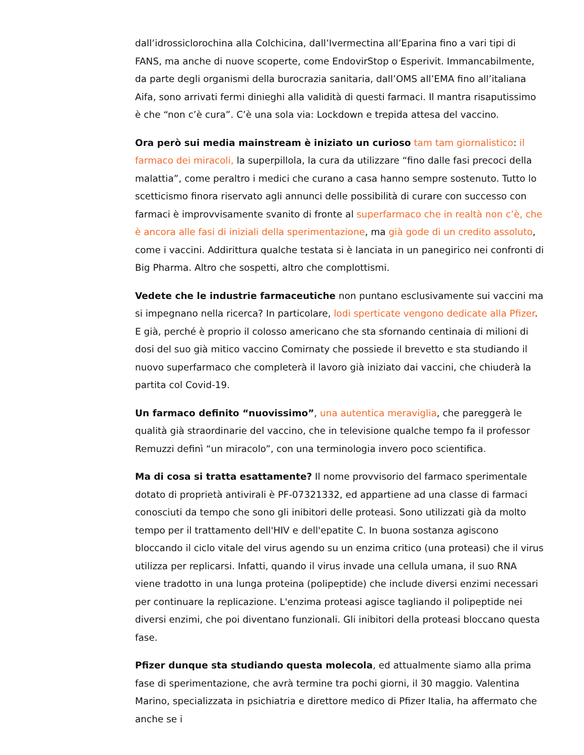dall’idrossiclorochina alla Colchicina, dall’Ivermectina all’Eparina fino a vari tipi di FANS, ma anche di nuove scoperte, come EndovirStop o Esperivit. Immancabilmente, da parte degli organismi della burocrazia sanitaria, dall’OMS all’EMA fino all’italiana Aifa, sono arrivati fermi dinieghi alla validità di questi farmaci. Il mantra risaputissimo è che “non c’è cura”. C’è una sola via: Lockdown e trepida attesa del vaccino.
Ora però sui media mainstream è iniziato un curioso tam tam giornalistico: il farmaco dei miracoli, la superpillola, la cura da utilizzare “fino dalle fasi precoci della malattia”, come peraltro i medici che curano a casa hanno sempre sostenuto. Tutto lo scetticismo finora riservato agli annunci delle possibilità di curare con successo con farmaci è improvvisamente svanito di fronte al superfarmaco che in realtà non c’è, che è ancora alle fasi di iniziali della sperimentazione, ma già gode di un credito assoluto, come i vaccini. Addirittura qualche testata si è lanciata in un panegirico nei confronti di Big Pharma. Altro che sospetti, altro che complottismi.
Vedete che le industrie farmaceutiche non puntano esclusivamente sui vaccini ma si impegnano nella ricerca? In particolare, lodi sperticate vengono dedicate alla Pfizer. E già, perché è proprio il colosso americano che sta sfornando centinaia di milioni di dosi del suo già mitico vaccino Comirnaty che possiede il brevetto e sta studiando il nuovo superfarmaco che completerà il lavoro già iniziato dai vaccini, che chiuderà la partita col Covid-19.
Un farmaco definito “nuovissimo”, una autentica meraviglia, che pareggerà le qualità già straordinarie del vaccino, che in televisione qualche tempo fa il professor Remuzzi definì “un miracolo”, con una terminologia invero poco scientifica.
Ma di cosa si tratta esattamente? Il nome provvisorio del farmaco sperimentale dotato di proprietà antivirali è PF-07321332, ed appartiene ad una classe di farmaci conosciuti da tempo che sono gli inibitori delle proteasi. Sono utilizzati già da molto tempo per il trattamento dell'HIV e dell'epatite C. In buona sostanza agiscono bloccando il ciclo vitale del virus agendo su un enzima critico (una proteasi) che il virus utilizza per replicarsi. Infatti, quando il virus invade una cellula umana, il suo RNA viene tradotto in una lunga proteina (polipeptide) che include diversi enzimi necessari per continuare la replicazione. L'enzima proteasi agisce tagliando il polipeptide nei diversi enzimi, che poi diventano funzionali. Gli inibitori della proteasi bloccano questa fase.
Pfizer dunque sta studiando questa molecola, ed attualmente siamo alla prima fase di sperimentazione, che avrà termine tra pochi giorni, il 30 maggio. Valentina Marino, specializzata in psichiatria e direttore medico di Pfizer Italia, ha affermato che anche se i